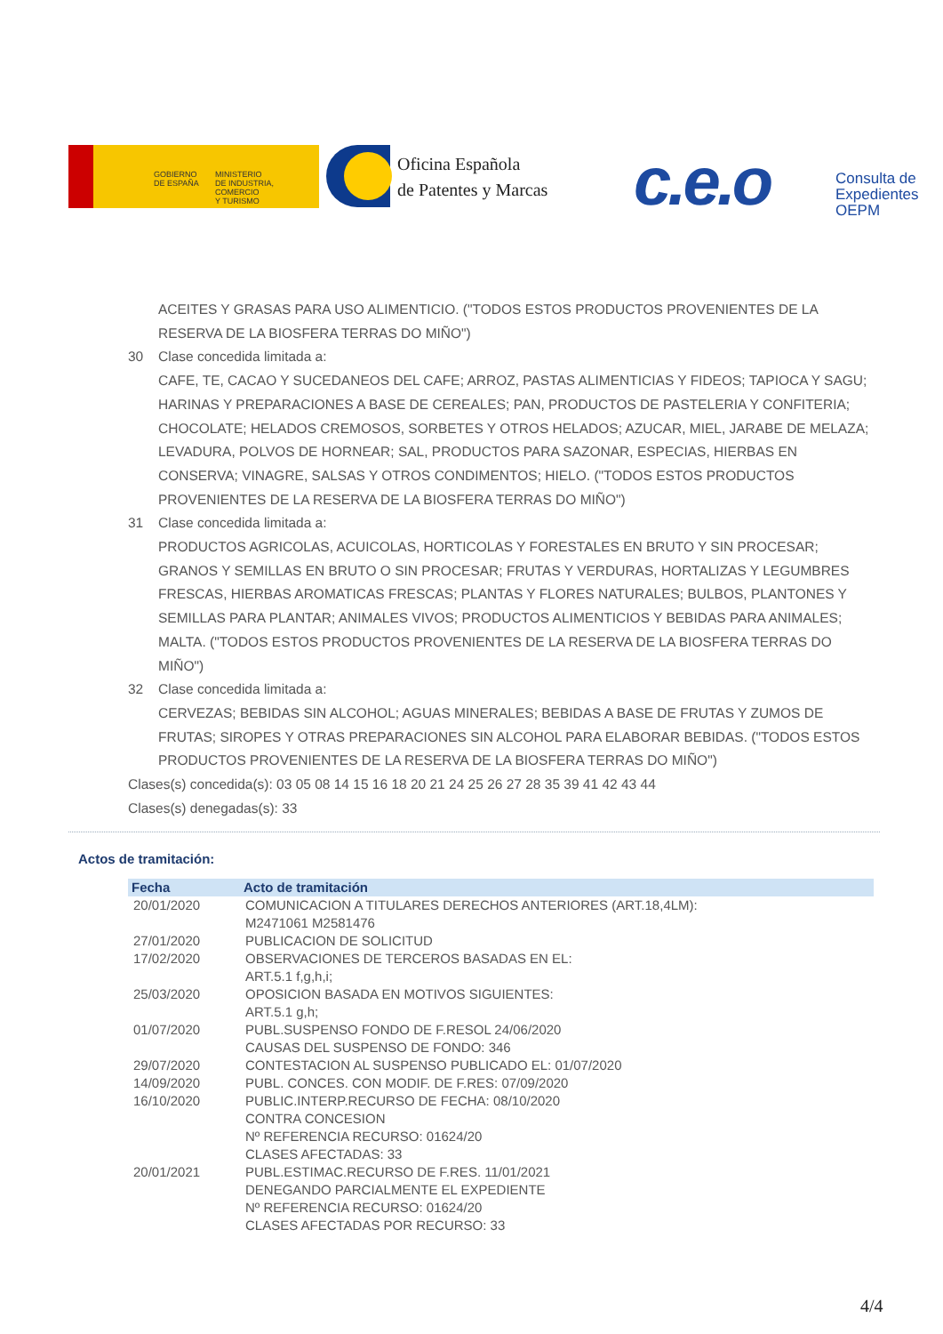GOBIERNO
DE ESPAÑA
MINISTERIO
DE INDUSTRIA, COMERCIO
Y TURISMO
Oficina Española
de Patentes y Marcas
c.e.o
Consulta de
Expedientes
OEPM
ACEITES Y GRASAS PARA USO ALIMENTICIO. ("TODOS ESTOS PRODUCTOS PROVENIENTES DE LA RESERVA DE LA BIOSFERA TERRAS DO MIÑO")
30 Clase concedida limitada a:
CAFE, TE, CACAO Y SUCEDANEOS DEL CAFE; ARROZ, PASTAS ALIMENTICIAS Y FIDEOS; TAPIOCA Y SAGU; HARINAS Y PREPARACIONES A BASE DE CEREALES; PAN, PRODUCTOS DE PASTELERIA Y CONFITERIA; CHOCOLATE; HELADOS CREMOSOS, SORBETES Y OTROS HELADOS; AZUCAR, MIEL, JARABE DE MELAZA; LEVADURA, POLVOS DE HORNEAR; SAL, PRODUCTOS PARA SAZONAR, ESPECIAS, HIERBAS EN CONSERVA; VINAGRE, SALSAS Y OTROS CONDIMENTOS; HIELO. ("TODOS ESTOS PRODUCTOS PROVENIENTES DE LA RESERVA DE LA BIOSFERA TERRAS DO MIÑO")
31 Clase concedida limitada a:
PRODUCTOS AGRICOLAS, ACUICOLAS, HORTICOLAS Y FORESTALES EN BRUTO Y SIN PROCESAR; GRANOS Y SEMILLAS EN BRUTO O SIN PROCESAR; FRUTAS Y VERDURAS, HORTALIZAS Y LEGUMBRES FRESCAS, HIERBAS AROMATICAS FRESCAS; PLANTAS Y FLORES NATURALES; BULBOS, PLANTONES Y SEMILLAS PARA PLANTAR; ANIMALES VIVOS; PRODUCTOS ALIMENTICIOS Y BEBIDAS PARA ANIMALES; MALTA. ("TODOS ESTOS PRODUCTOS PROVENIENTES DE LA RESERVA DE LA BIOSFERA TERRAS DO MIÑO")
32 Clase concedida limitada a:
CERVEZAS; BEBIDAS SIN ALCOHOL; AGUAS MINERALES; BEBIDAS A BASE DE FRUTAS Y ZUMOS DE FRUTAS; SIROPES Y OTRAS PREPARACIONES SIN ALCOHOL PARA ELABORAR BEBIDAS. ("TODOS ESTOS PRODUCTOS PROVENIENTES DE LA RESERVA DE LA BIOSFERA TERRAS DO MIÑO")
Clases(s) concedida(s): 03 05 08 14 15 16 18 20 21 24 25 26 27 28 35 39 41 42 43 44
Clases(s) denegadas(s): 33
Actos de tramitación:
| Fecha | Acto de tramitación |
| --- | --- |
| 20/01/2020 | COMUNICACION A TITULARES DERECHOS ANTERIORES (ART.18,4LM): M2471061 M2581476 |
| 27/01/2020 | PUBLICACION DE SOLICITUD |
| 17/02/2020 | OBSERVACIONES DE TERCEROS BASADAS EN EL: ART.5.1 f,g,h,i; |
| 25/03/2020 | OPOSICION BASADA EN MOTIVOS SIGUIENTES: ART.5.1 g,h; |
| 01/07/2020 | PUBL.SUSPENSO FONDO DE F.RESOL 24/06/2020 CAUSAS DEL SUSPENSO DE FONDO: 346 |
| 29/07/2020 | CONTESTACION AL SUSPENSO PUBLICADO EL: 01/07/2020 |
| 14/09/2020 | PUBL. CONCES. CON MODIF. DE F.RES: 07/09/2020 |
| 16/10/2020 | PUBLIC.INTERP.RECURSO DE FECHA: 08/10/2020 CONTRA CONCESION Nº REFERENCIA RECURSO: 01624/20 CLASES AFECTADAS: 33 |
| 20/01/2021 | PUBL.ESTIMAC.RECURSO DE F.RES. 11/01/2021 DENEGANDO PARCIALMENTE EL EXPEDIENTE Nº REFERENCIA RECURSO: 01624/20 CLASES AFECTADAS POR RECURSO: 33 |
4/4